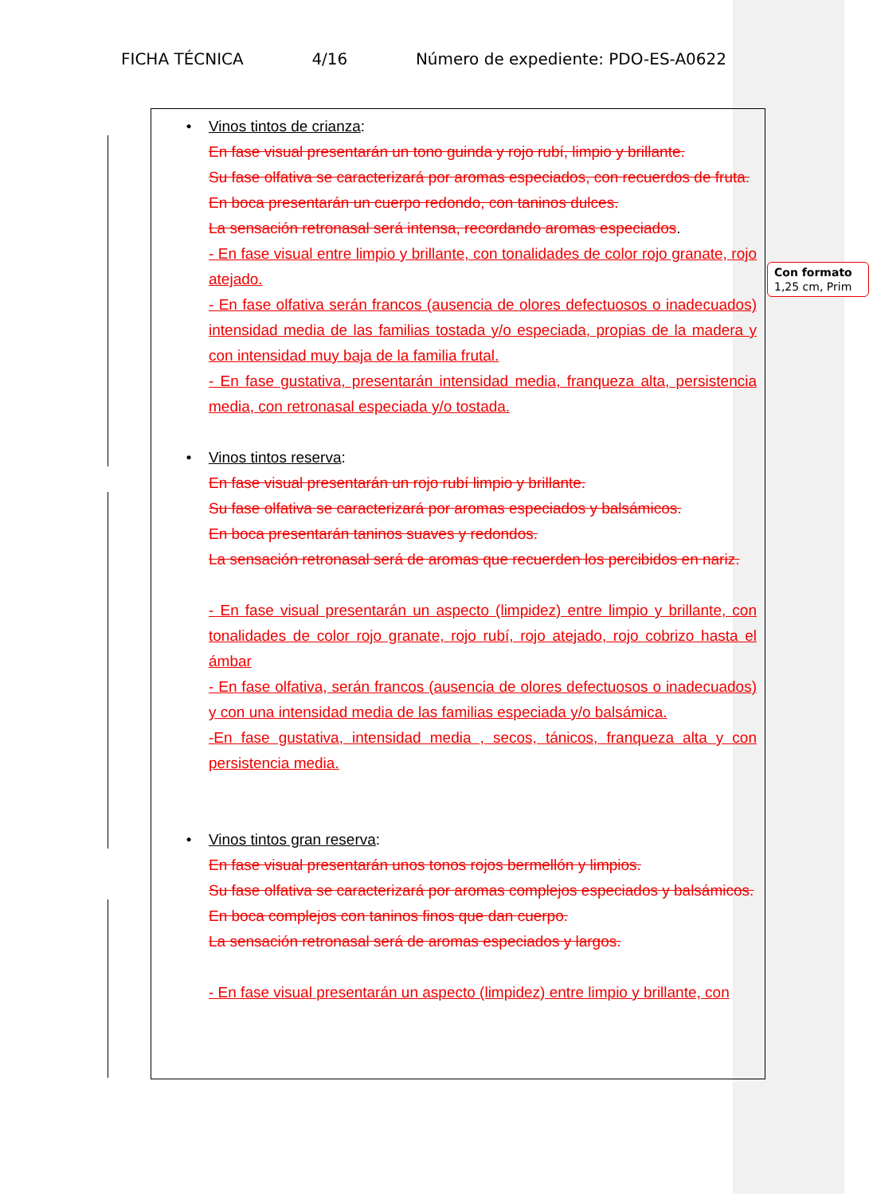FICHA TÉCNICA 4/16 Número de expediente: PDO-ES-A0622
• Vinos tintos de crianza:
En fase visual presentarán un tono guinda y rojo rubí, limpio y brillante.
Su fase olfativa se caracterizará por aromas especiados, con recuerdos de fruta.
En boca presentarán un cuerpo redondo, con taninos dulces.
La sensación retronasal será intensa, recordando aromas especiados.
- En fase visual entre limpio y brillante, con tonalidades de color rojo granate, rojo atejado.
- En fase olfativa serán francos (ausencia de olores defectuosos o inadecuados) intensidad media de las familias tostada y/o especiada, propias de la madera y con intensidad muy baja de la familia frutal.
- En fase gustativa, presentarán intensidad media, franqueza alta, persistencia media, con retronasal especiada y/o tostada.
• Vinos tintos reserva:
En fase visual presentarán un rojo rubí limpio y brillante.
Su fase olfativa se caracterizará por aromas especiados y balsámicos.
En boca presentarán taninos suaves y redondos.
La sensación retronasal será de aromas que recuerden los percibidos en nariz.
- En fase visual presentarán un aspecto (limpidez) entre limpio y brillante, con tonalidades de color rojo granate, rojo rubí, rojo atejado, rojo cobrizo hasta el ámbar
- En fase olfativa, serán francos (ausencia de olores defectuosos o inadecuados) y con una intensidad media de las familias especiada y/o balsámica.
-En fase gustativa, intensidad media , secos, tánicos, franqueza alta y con persistencia media.
• Vinos tintos gran reserva:
En fase visual presentarán unos tonos rojos bermellón y limpios.
Su fase olfativa se caracterizará por aromas complejos especiados y balsámicos.
En boca complejos con taninos finos que dan cuerpo.
La sensación retronasal será de aromas especiados y largos.
- En fase visual presentarán un aspecto (limpidez) entre limpio y brillante, con
Con formato
1,25 cm, Prim